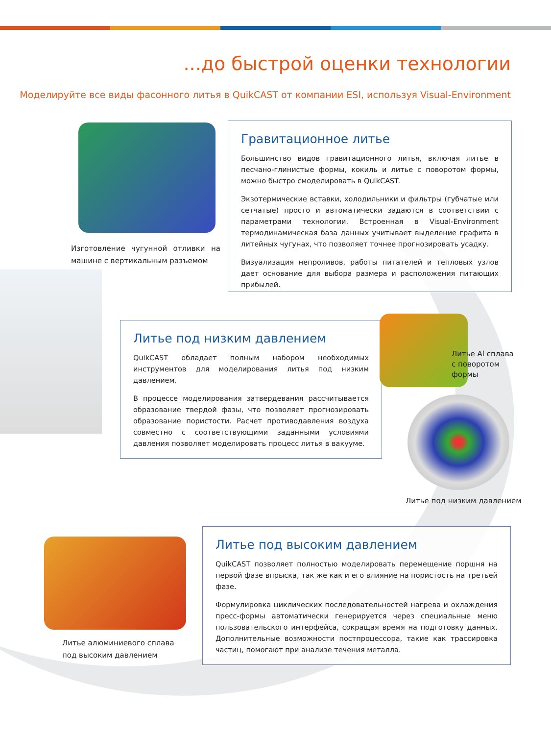...до быстрой оценки технологии
Моделируйте все виды фасонного литья в QuikCAST от компании ESI, используя Visual-Environment
Изготовление чугунной отливки на машине с вертикальным разъемом
Гравитационное литье
Большинство видов гравитационного литья, включая литье в песчано-глинистые формы, кокиль и литье с поворотом формы, можно быстро смоделировать в QuikCAST.
Экзотермические вставки, холодильники и фильтры (губчатые или сетчатые) просто и автоматически задаются в соответствии с параметрами технологии. Встроенная в Visual-Environment термодинамическая база данных учитывает выделение графита в литейных чугунах, что позволяет точнее прогнозировать усадку.
Визуализация непроливов, работы питателей и тепловых узлов дает основание для выбора размера и расположения питающих прибылей.
Литье под низким давлением
QuikCAST обладает полным набором необходимых инструментов для моделирования литья под низким давлением.
В процессе моделирования затвердевания рассчитывается образование твердой фазы, что позволяет прогнозировать образование пористости. Расчет противодавления воздуха совместно с соответствующими заданными условиями давления позволяет моделировать процесс литья в вакууме.
Литье Al сплава с поворотом формы
Литье под низким давлением
Литье алюминиевого сплава
под высоким давлением
Литье под высоким давлением
QuikCAST позволяет полностью моделировать перемещение поршня на первой фазе впрыска, так же как и его влияние на пористость на третьей фазе.
Формулировка циклических последовательностей нагрева и охлаждения пресс-формы автоматически генерируется через специальные меню пользовательского интерфейса, сокращая время на подготовку данных. Дополнительные возможности постпроцессора, такие как трассировка частиц, помогают при анализе течения металла.